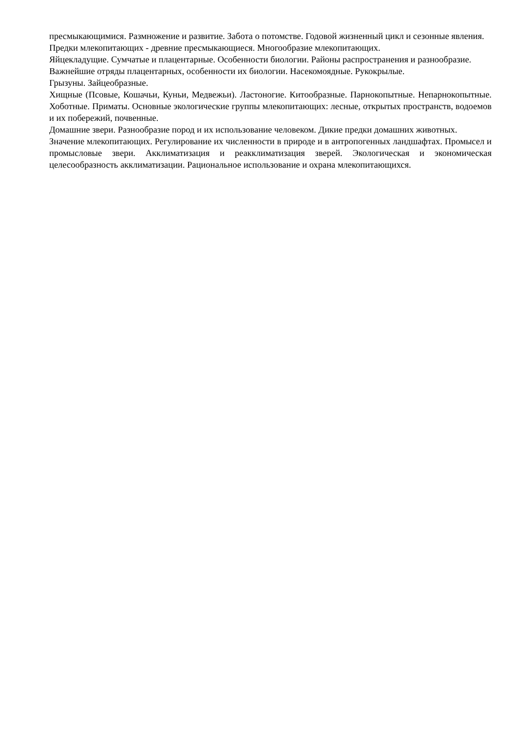пресмыкающимися. Размножение и развитие. Забота о потомстве. Годовой жизненный цикл и сезонные явления.
Предки млекопитающих - древние пресмыкающиеся. Многообразие млекопитающих.
Яйцекладущие. Сумчатые и плацентарные. Особенности биологии. Районы распространения и разнообразие.
Важнейшие отряды плацентарных, особенности их биологии. Насекомоядные. Рукокрылые.
Грызуны. Зайцеобразные.
Хищные (Псовые, Кошачьи, Куньи, Медвежьи). Ластоногие. Китообразные. Парнокопытные. Непарнокопытные. Хоботные. Приматы. Основные экологические группы млекопитающих: лесные, открытых пространств, водоемов и их побережий, почвенные.
Домашние звери. Разнообразие пород и их использование человеком. Дикие предки домашних животных.
Значение млекопитающих. Регулирование их численности в природе и в антропогенных ландшафтах. Промысел и промысловые звери. Акклиматизация и реакклиматизация зверей. Экологическая и экономическая целесообразность акклиматизации. Рациональное использование и охрана млекопитающихся.